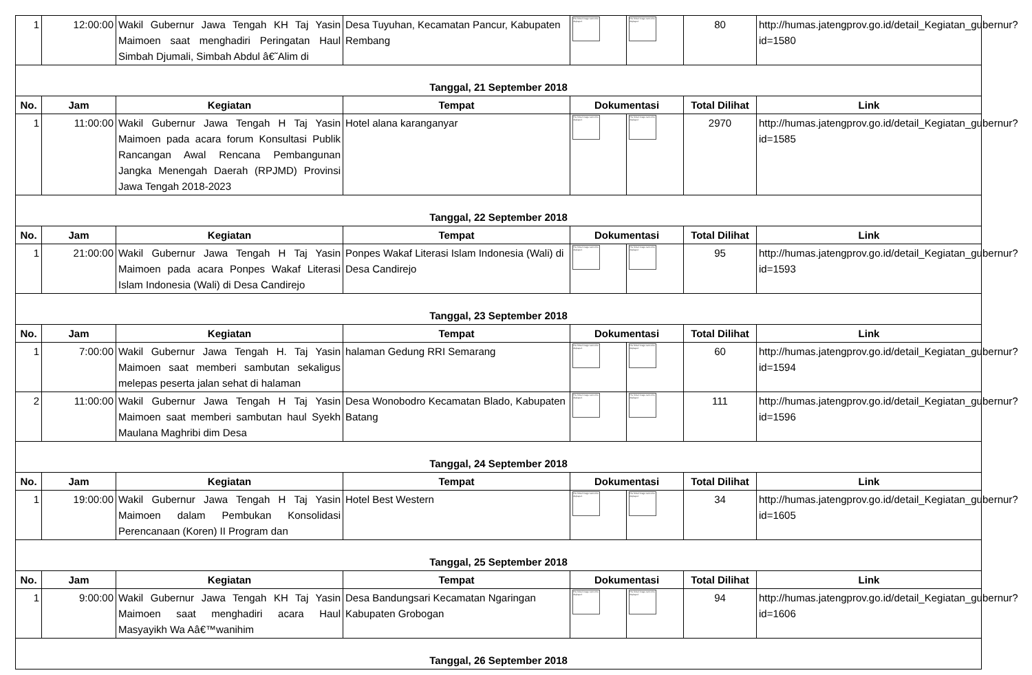| 1 | 12:00:00 | Wakil Gubernur Jawa Tengah KH Taj Yasin Maimoen saat menghadiri Peringatan Haul Simbah Djumali, Simbah Abdul â€˜Alim di | Desa Tuyuhan, Kecamatan Pancur, Kabupaten Rembang | The linked image cannot be displayed. | The linked image cannot be displayed. | 80 | http://humas.jatengprov.go.id/detail_Kegiatan_gubernur?id=1580 |
| Tanggal, 21 September 2018 | | | | | | | |
| No. | Jam | Kegiatan | Tempat | Dokumentasi | | Total Dilihat | Link |
| 1 | 11:00:00 | Wakil Gubernur Jawa Tengah H Taj Yasin Maimoen pada acara forum Konsultasi Publik Rancangan Awal Rencana Pembangunan Jangka Menengah Daerah (RPJMD) Provinsi Jawa Tengah 2018-2023 | Hotel alana karanganyar | The linked image cannot be displayed. | The linked image cannot be displayed. | 2970 | http://humas.jatengprov.go.id/detail_Kegiatan_gubernur?id=1585 |
| Tanggal, 22 September 2018 | | | | | | | |
| No. | Jam | Kegiatan | Tempat | Dokumentasi | | Total Dilihat | Link |
| 1 | 21:00:00 | Wakil Gubernur Jawa Tengah H Taj Yasin Maimoen pada acara Ponpes Wakaf Literasi Islam Indonesia (Wali) di Desa Candirejo | Ponpes Wakaf Literasi Islam Indonesia (Wali) di Desa Candirejo | The linked image cannot be displayed. | The linked image cannot be displayed. | 95 | http://humas.jatengprov.go.id/detail_Kegiatan_gubernur?id=1593 |
| Tanggal, 23 September 2018 | | | | | | | |
| No. | Jam | Kegiatan | Tempat | Dokumentasi | | Total Dilihat | Link |
| 1 | 7:00:00 | Wakil Gubernur Jawa Tengah H. Taj Yasin Maimoen saat memberi sambutan sekaligus melepas peserta jalan sehat di halaman | halaman Gedung RRI Semarang | The linked image cannot be displayed. | The linked image cannot be displayed. | 60 | http://humas.jatengprov.go.id/detail_Kegiatan_gubernur?id=1594 |
| 2 | 11:00:00 | Wakil Gubernur Jawa Tengah H Taj Yasin Maimoen saat memberi sambutan haul Syekh Maulana Maghribi dim Desa | Desa Wonobodro Kecamatan Blado, Kabupaten Batang | The linked image cannot be displayed. | The linked image cannot be displayed. | 111 | http://humas.jatengprov.go.id/detail_Kegiatan_gubernur?id=1596 |
| Tanggal, 24 September 2018 | | | | | | | |
| No. | Jam | Kegiatan | Tempat | Dokumentasi | | Total Dilihat | Link |
| 1 | 19:00:00 | Wakil Gubernur Jawa Tengah H Taj Yasin Maimoen dalam Pembukan Konsolidasi Perencanaan (Koren) II Program dan | Hotel Best Western | The linked image cannot be displayed. | The linked image cannot be displayed. | 34 | http://humas.jatengprov.go.id/detail_Kegiatan_gubernur?id=1605 |
| Tanggal, 25 September 2018 | | | | | | | |
| No. | Jam | Kegiatan | Tempat | Dokumentasi | | Total Dilihat | Link |
| 1 | 9:00:00 | Wakil Gubernur Jawa Tengah KH Taj Yasin Maimoen saat menghadiri acara Haul Masyayikh Wa Aâ€™wanihim | Desa Bandungsari Kecamatan Ngaringan Kabupaten Grobogan | The linked image cannot be displayed. | The linked image cannot be displayed. | 94 | http://humas.jatengprov.go.id/detail_Kegiatan_gubernur?id=1606 |
| Tanggal, 26 September 2018 | | | | | | | |